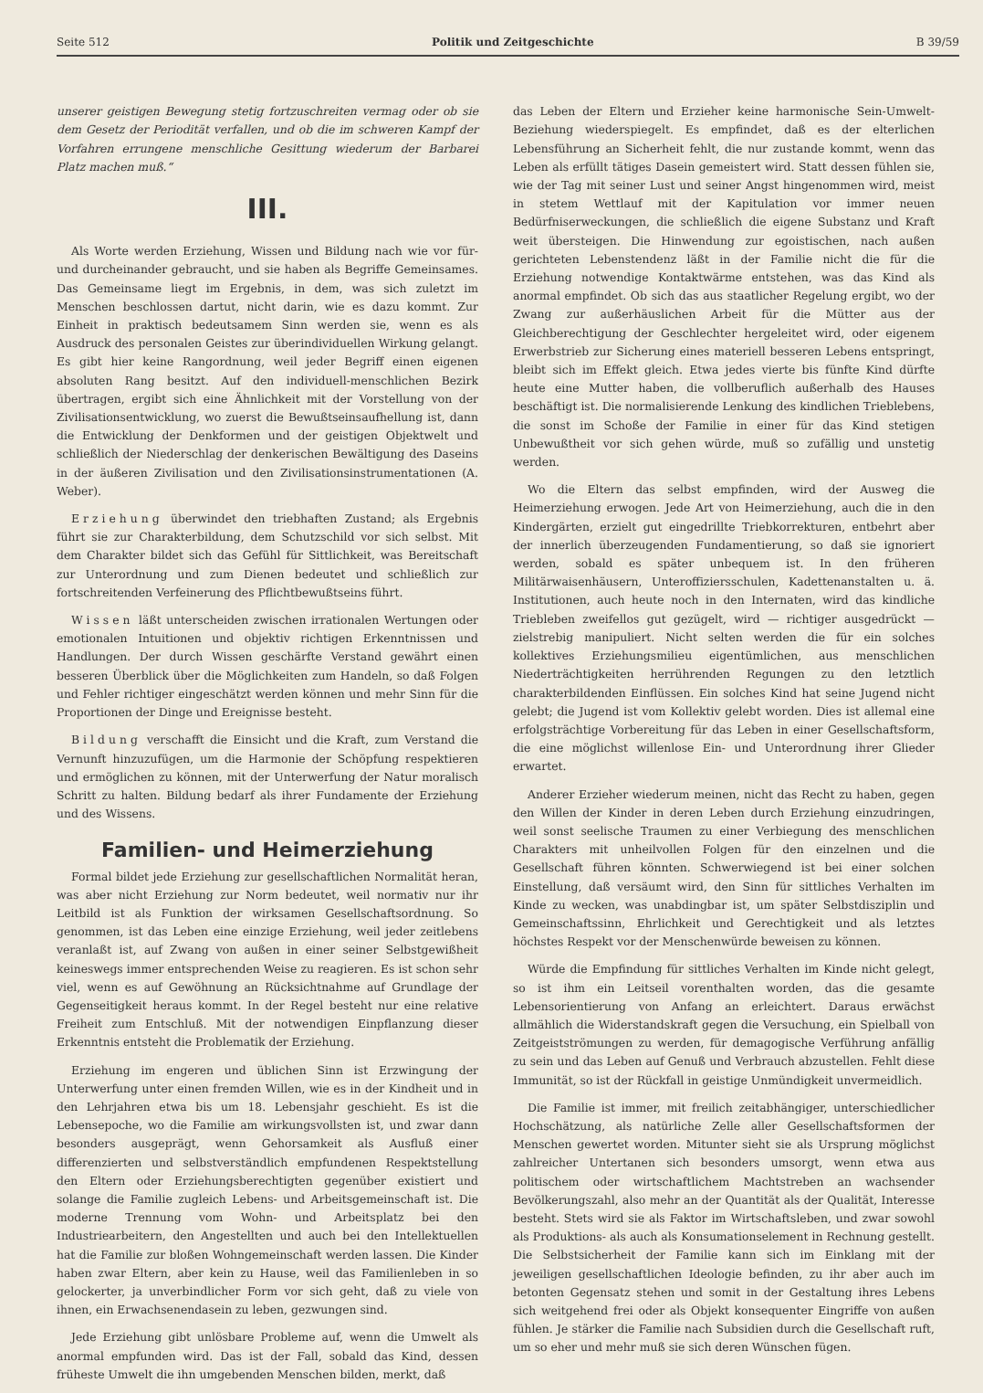Seite 512 Politik und Zeitgeschichte B 39/59
unserer geistigen Bewegung stetig fortzuschreiten vermag oder ob sie dem Gesetz der Periodität verfallen, und ob die im schweren Kampf der Vorfahren errungene menschliche Gesittung wiederum der Barbarei Platz machen muß.“
III.
Als Worte werden Erziehung, Wissen und Bildung nach wie vor für- und durcheinander gebraucht, und sie haben als Begriffe Gemeinsames. Das Gemeinsame liegt im Ergebnis, in dem, was sich zuletzt im Menschen beschlossen dartut, nicht darin, wie es dazu kommt. Zur Einheit in praktisch bedeutsamem Sinn werden sie, wenn es als Ausdruck des personalen Geistes zur überindividuellen Wirkung gelangt. Es gibt hier keine Rangordnung, weil jeder Begriff einen eigenen absoluten Rang besitzt. Auf den individuell-menschlichen Bezirk übertragen, ergibt sich eine Ähnlichkeit mit der Vorstellung von der Zivilisationsentwicklung, wo zuerst die Bewußtseinsaufhellung ist, dann die Entwicklung der Denkformen und der geistigen Objektwelt und schließlich der Niederschlag der denkerischen Bewältigung des Daseins in der äußeren Zivilisation und den Zivilisationsinstrumentationen (A. Weber).
Erziehung überwindet den triebhaften Zustand; als Ergebnis führt sie zur Charakterbildung, dem Schutzschild vor sich selbst. Mit dem Charakter bildet sich das Gefühl für Sittlichkeit, was Bereitschaft zur Unterordnung und zum Dienen bedeutet und schließlich zur fortschreitenden Verfeinerung des Pflichtbewußtseins führt.
Wissen läßt unterscheiden zwischen irrationalen Wertungen oder emotionalen Intuitionen und objektiv richtigen Erkenntnissen und Handlungen. Der durch Wissen geschärfte Verstand gewährt einen besseren Überblick über die Möglichkeiten zum Handeln, so daß Folgen und Fehler richtiger eingeschätzt werden können und mehr Sinn für die Proportionen der Dinge und Ereignisse besteht.
Bildung verschafft die Einsicht und die Kraft, zum Verstand die Vernunft hinzuzufügen, um die Harmonie der Schöpfung respektieren und ermöglichen zu können, mit der Unterwerfung der Natur moralisch Schritt zu halten. Bildung bedarf als ihrer Fundamente der Erziehung und des Wissens.
Familien- und Heimerziehung
Formal bildet jede Erziehung zur gesellschaftlichen Normalität heran, was aber nicht Erziehung zur Norm bedeutet, weil normativ nur ihr Leitbild ist als Funktion der wirksamen Gesellschaftsordnung. So genommen, ist das Leben eine einzige Erziehung, weil jeder zeitlebens veranlaßt ist, auf Zwang von außen in einer seiner Selbstgewißheit keineswegs immer entsprechenden Weise zu reagieren. Es ist schon sehr viel, wenn es auf Gewöhnung an Rücksichtnahme auf Grundlage der Gegenseitigkeit heraus kommt. In der Regel besteht nur eine relative Freiheit zum Entschluß. Mit der notwendigen Einpflanzung dieser Erkenntnis entsteht die Problematik der Erziehung.
Erziehung im engeren und üblichen Sinn ist Erzwingung der Unterwerfung unter einen fremden Willen, wie es in der Kindheit und in den Lehrjahren etwa bis um 18. Lebensjahr geschieht. Es ist die Lebensepoche, wo die Familie am wirkungsvollsten ist, und zwar dann besonders ausgeprägt, wenn Gehorsamkeit als Ausfluß einer differenzierten und selbstverständlich empfundenen Respektstellung den Eltern oder Erziehungsberechtigten gegenüber existiert und solange die Familie zugleich Lebens- und Arbeitsgemeinschaft ist. Die moderne Trennung vom Wohn- und Arbeitsplatz bei den Industriearbeitern, den Angestellten und auch bei den Intellektuellen hat die Familie zur bloßen Wohngemeinschaft werden lassen. Die Kinder haben zwar Eltern, aber kein zu Hause, weil das Familienleben in so gelockerter, ja unverbindlicher Form vor sich geht, daß zu viele von ihnen, ein Erwachsenendasein zu leben, gezwungen sind.
Jede Erziehung gibt unlösbare Probleme auf, wenn die Umwelt als anormal empfunden wird. Das ist der Fall, sobald das Kind, dessen früheste Umwelt die ihn umgebenden Menschen bilden, merkt, daß
das Leben der Eltern und Erzieher keine harmonische Sein-Umwelt-Beziehung wiederspiegelt. Es empfindet, daß es der elterlichen Lebensführung an Sicherheit fehlt, die nur zustande kommt, wenn das Leben als erfüllt tätiges Dasein gemeistert wird. Statt dessen fühlen sie, wie der Tag mit seiner Lust und seiner Angst hingenommen wird, meist in stetem Wettlauf mit der Kapitulation vor immer neuen Bedürfniserweckungen, die schließlich die eigene Substanz und Kraft weit übersteigen. Die Hinwendung zur egoistischen, nach außen gerichteten Lebenstendenz läßt in der Familie nicht die für die Erziehung notwendige Kontaktwärme entstehen, was das Kind als anormal empfindet. Ob sich das aus staatlicher Regelung ergibt, wo der Zwang zur außerhäuslichen Arbeit für die Mütter aus der Gleichberechtigung der Geschlechter hergeleitet wird, oder eigenem Erwerbstrieb zur Sicherung eines materiell besseren Lebens entspringt, bleibt sich im Effekt gleich. Etwa jedes vierte bis fünfte Kind dürfte heute eine Mutter haben, die vollberuflich außerhalb des Hauses beschäftigt ist. Die normalisierende Lenkung des kindlichen Trieblebens, die sonst im Schoße der Familie in einer für das Kind stetigen Unbewußtheit vor sich gehen würde, muß so zufällig und unstetig werden.
Wo die Eltern das selbst empfinden, wird der Ausweg die Heimerziehung erwogen. Jede Art von Heimerziehung, auch die in den Kindergärten, erzielt gut eingedrillte Triebkorrekturen, entbehrt aber der innerlich überzeugenden Fundamentierung, so daß sie ignoriert werden, sobald es später unbequem ist. In den früheren Militärwaisenhäusern, Unteroffiziersschulen, Kadettenanstalten u. ä. Institutionen, auch heute noch in den Internaten, wird das kindliche Triebleben zweifellos gut gezügelt, wird — richtiger ausgedrückt — zielstrebig manipuliert. Nicht selten werden die für ein solches kollektives Erziehungsmilieu eigentümlichen, aus menschlichen Niederträchtigkeiten herrührenden Regungen zu den letztlich charakterbildenden Einflüssen. Ein solches Kind hat seine Jugend nicht gelebt; die Jugend ist vom Kollektiv gelebt worden. Dies ist allemal eine erfolgsträchtige Vorbereitung für das Leben in einer Gesellschaftsform, die eine möglichst willenlose Ein- und Unterordnung ihrer Glieder erwartet.
Anderer Erzieher wiederum meinen, nicht das Recht zu haben, gegen den Willen der Kinder in deren Leben durch Erziehung einzudringen, weil sonst seelische Traumen zu einer Verbiegung des menschlichen Charakters mit unheilvollen Folgen für den einzelnen und die Gesellschaft führen könnten. Schwerwiegend ist bei einer solchen Einstellung, daß versäumt wird, den Sinn für sittliches Verhalten im Kinde zu wecken, was unabdingbar ist, um später Selbstdisziplin und Gemeinschaftssinn, Ehrlichkeit und Gerechtigkeit und als letztes höchstes Respekt vor der Menschenwürde beweisen zu können.
Würde die Empfindung für sittliches Verhalten im Kinde nicht gelegt, so ist ihm ein Leitseil vorenthalten worden, das die gesamte Lebensorientierung von Anfang an erleichtert. Daraus erwächst allmählich die Widerstandskraft gegen die Versuchung, ein Spielball von Zeitgeistströmungen zu werden, für demagogische Verführung anfällig zu sein und das Leben auf Genuß und Verbrauch abzustellen. Fehlt diese Immunität, so ist der Rückfall in geistige Unmündigkeit unvermeidlich.
Die Familie ist immer, mit freilich zeitabhängiger, unterschiedlicher Hochschätzung, als natürliche Zelle aller Gesellschaftsformen der Menschen gewertet worden. Mitunter sieht sie als Ursprung möglichst zahlreicher Untertanen sich besonders umsorgt, wenn etwa aus politischem oder wirtschaftlichem Machtstreben an wachsender Bevölkerungszahl, also mehr an der Quantität als der Qualität, Interesse besteht. Stets wird sie als Faktor im Wirtschaftsleben, und zwar sowohl als Produktions- als auch als Konsumationselement in Rechnung gestellt. Die Selbstsicherheit der Familie kann sich im Einklang mit der jeweiligen gesellschaftlichen Ideologie befinden, zu ihr aber auch im betonten Gegensatz stehen und somit in der Gestaltung ihres Lebens sich weitgehend frei oder als Objekt konsequenter Eingriffe von außen fühlen. Je stärker die Familie nach Subsidien durch die Gesellschaft ruft, um so eher und mehr muß sie sich deren Wünschen fügen.